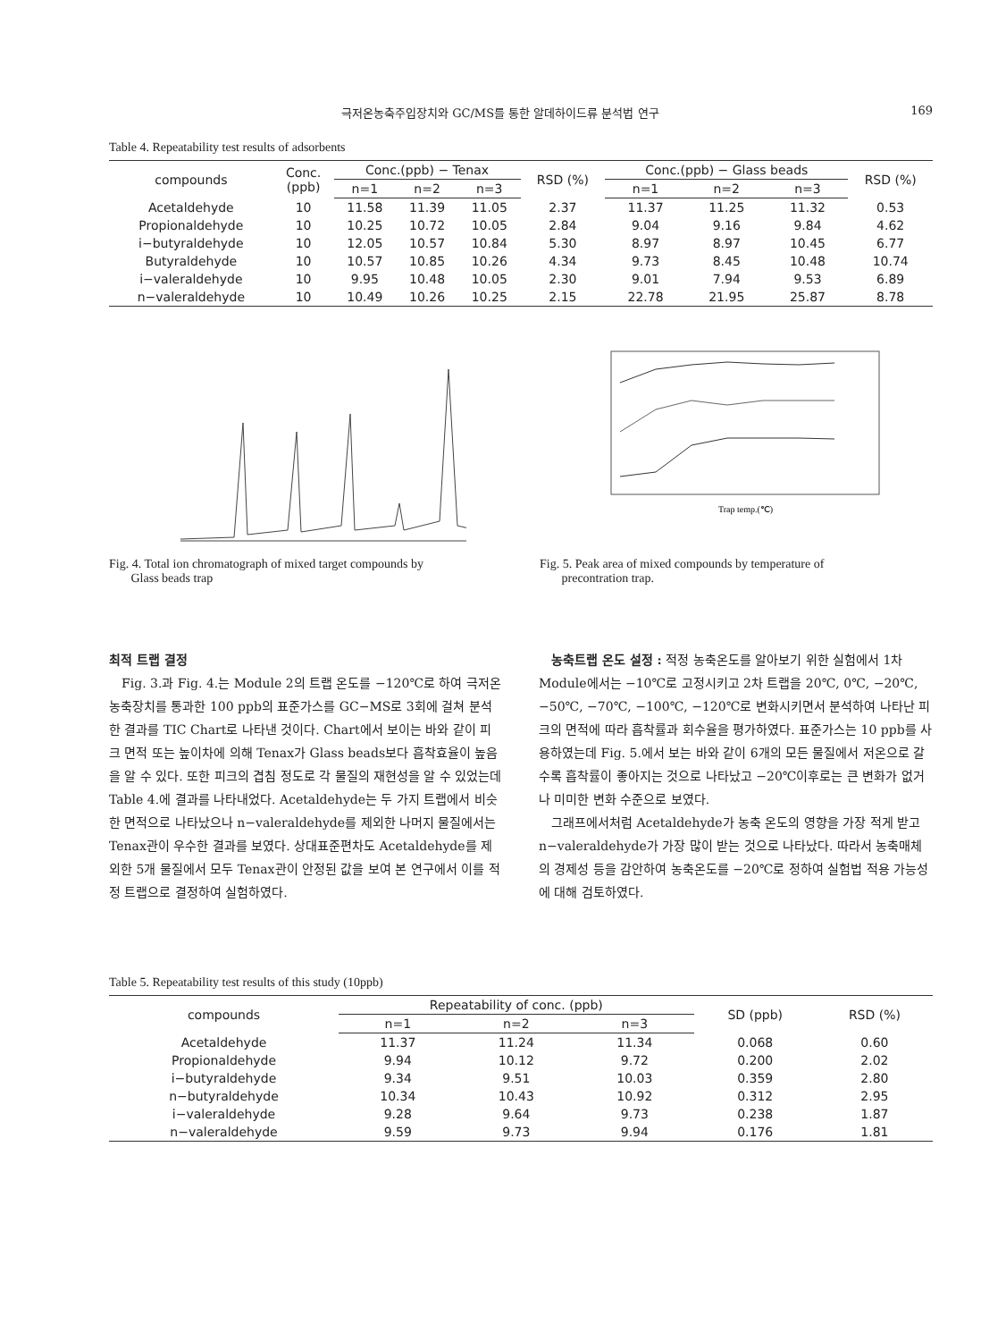극저온농축주입장치와 GC/MS를 통한 알데하이드류 분석법 연구 169
Table 4. Repeatability test results of adsorbents
| compounds | Conc. (ppb) | Conc.(ppb) − Tenax | | | RSD (%) | Conc.(ppb) − Glass beads | | | RSD (%) |
| --- | --- | --- | --- | --- | --- | --- | --- | --- | --- |
| | | n=1 | n=2 | n=3 | | n=1 | n=2 | n=3 | |
| Acetaldehyde | 10 | 11.58 | 11.39 | 11.05 | 2.37 | 11.37 | 11.25 | 11.32 | 0.53 |
| Propionaldehyde | 10 | 10.25 | 10.72 | 10.05 | 2.84 | 9.04 | 9.16 | 9.84 | 4.62 |
| i−butyraldehyde | 10 | 12.05 | 10.57 | 10.84 | 5.30 | 8.97 | 8.97 | 10.45 | 6.77 |
| Butyraldehyde | 10 | 10.57 | 10.85 | 10.26 | 4.34 | 9.73 | 8.45 | 10.48 | 10.74 |
| i−valeraldehyde | 10 | 9.95 | 10.48 | 10.05 | 2.30 | 9.01 | 7.94 | 9.53 | 6.89 |
| n−valeraldehyde | 10 | 10.49 | 10.26 | 10.25 | 2.15 | 22.78 | 21.95 | 25.87 | 8.78 |
Fig. 4. Total ion chromatograph of mixed target compounds by
Glass beads trap
Trap temp.(℃)
Fig. 5. Peak area of mixed compounds by temperature of
precontration trap.
최적 트랩 결정
Fig. 3.과 Fig. 4.는 Module 2의 트랩 온도를 −120℃로 하여 극저온 농축장치를 통과한 100 ppb의 표준가스를 GC−MS로 3회에 걸쳐 분석한 결과를 TIC Chart로 나타낸 것이다. Chart에서 보이는 바와 같이 피크 면적 또는 높이차에 의해 Tenax가 Glass beads보다 흡착효율이 높음을 알 수 있다. 또한 피크의 겹침 정도로 각 물질의 재현성을 알 수 있었는데 Table 4.에 결과를 나타내었다. Acetaldehyde는 두 가지 트랩에서 비슷한 면적으로 나타났으나 n−valeraldehyde를 제외한 나머지 물질에서는 Tenax관이 우수한 결과를 보였다. 상대표준편차도 Acetaldehyde를 제외한 5개 물질에서 모두 Tenax관이 안정된 값을 보여 본 연구에서 이를 적정 트랩으로 결정하여 실험하였다.
농축트랩 온도 설정 : 적정 농축온도를 알아보기 위한 실험에서 1차 Module에서는 −10℃로 고정시키고 2차 트랩을 20℃, 0℃, −20℃, −50℃, −70℃, −100℃, −120℃로 변화시키면서 분석하여 나타난 피크의 면적에 따라 흡착률과 회수율을 평가하였다. 표준가스는 10 ppb를 사용하였는데 Fig. 5.에서 보는 바와 같이 6개의 모든 물질에서 저온으로 갈수록 흡착률이 좋아지는 것으로 나타났고 −20℃이후로는 큰 변화가 없거나 미미한 변화 수준으로 보였다.
그래프에서처럼 Acetaldehyde가 농축 온도의 영향을 가장 적게 받고 n−valeraldehyde가 가장 많이 받는 것으로 나타났다. 따라서 농축매체의 경제성 등을 감안하여 농축온도를 −20℃로 정하여 실험법 적용 가능성에 대해 검토하였다.
Table 5. Repeatability test results of this study (10ppb)
| compounds | Repeatability of conc. (ppb) | | | SD (ppb) | RSD (%) |
| --- | --- | --- | --- | --- | --- |
| | n=1 | n=2 | n=3 | | |
| Acetaldehyde | 11.37 | 11.24 | 11.34 | 0.068 | 0.60 |
| Propionaldehyde | 9.94 | 10.12 | 9.72 | 0.200 | 2.02 |
| i−butyraldehyde | 9.34 | 9.51 | 10.03 | 0.359 | 2.80 |
| n−butyraldehyde | 10.34 | 10.43 | 10.92 | 0.312 | 2.95 |
| i−valeraldehyde | 9.28 | 9.64 | 9.73 | 0.238 | 1.87 |
| n−valeraldehyde | 9.59 | 9.73 | 9.94 | 0.176 | 1.81 |